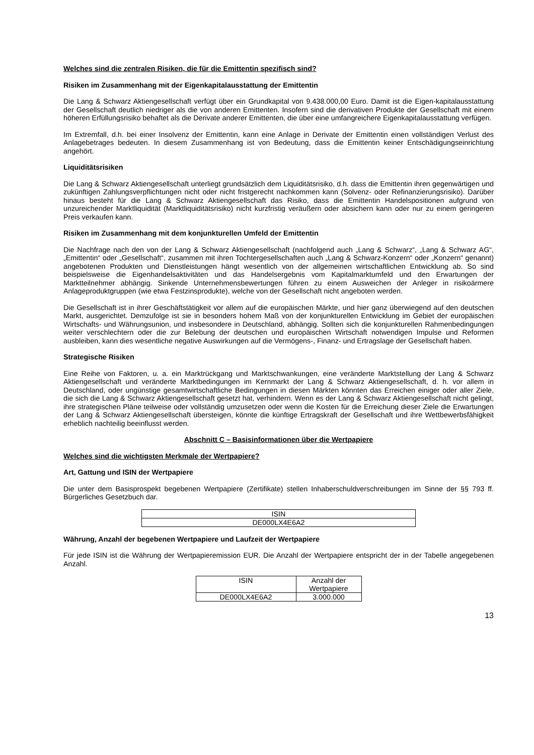Welches sind die zentralen Risiken, die für die Emittentin spezifisch sind?
Risiken im Zusammenhang mit der Eigenkapitalausstattung der Emittentin
Die Lang & Schwarz Aktiengesellschaft verfügt über ein Grundkapital von 9.438.000,00 Euro. Damit ist die Eigen-kapitalausstattung der Gesellschaft deutlich niedriger als die von anderen Emittenten. Insofern sind die derivativen Produkte der Gesellschaft mit einem höheren Erfüllungsrisiko behaftet als die Derivate anderer Emittenten, die über eine umfangreichere Eigenkapitalausstattung verfügen.
Im Extremfall, d.h. bei einer Insolvenz der Emittentin, kann eine Anlage in Derivate der Emittentin einen vollständigen Verlust des Anlagebetrages bedeuten. In diesem Zusammenhang ist von Bedeutung, dass die Emittentin keiner Entschädigungseinrichtung angehört.
Liquiditätsrisiken
Die Lang & Schwarz Aktiengesellschaft unterliegt grundsätzlich dem Liquiditätsrisiko, d.h. dass die Emittentin ihren gegenwärtigen und zukünftigen Zahlungsverpflichtungen nicht oder nicht fristgerecht nachkommen kann (Solvenz- oder Refinanzierungsrisiko). Darüber hinaus besteht für die Lang & Schwarz Aktiengesellschaft das Risiko, dass die Emittentin Handelspositionen aufgrund von unzureichender Marktliquidität (Marktliquiditätsrisiko) nicht kurzfristig veräußern oder absichern kann oder nur zu einem geringeren Preis verkaufen kann.
Risiken im Zusammenhang mit dem konjunkturellen Umfeld der Emittentin
Die Nachfrage nach den von der Lang & Schwarz Aktiengesellschaft (nachfolgend auch „Lang & Schwarz“, „Lang & Schwarz AG“, „Emittentin“ oder „Gesellschaft“, zusammen mit ihren Tochtergesellschaften auch „Lang & Schwarz-Konzern“ oder „Konzern“ genannt) angebotenen Produkten und Dienstleistungen hängt wesentlich von der allgemeinen wirtschaftlichen Entwicklung ab. So sind beispielsweise die Eigenhandelsaktivitäten und das Handelsergebnis vom Kapitalmarktumfeld und den Erwartungen der Marktteilnehmer abhängig. Sinkende Unternehmensbewertungen führen zu einem Ausweichen der Anleger in risikoärmere Anlageproduktgruppen (wie etwa Festzinsprodukte), welche von der Gesellschaft nicht angeboten werden.
Die Gesellschaft ist in ihrer Geschäftstätigkeit vor allem auf die europäischen Märkte, und hier ganz überwiegend auf den deutschen Markt, ausgerichtet. Demzufolge ist sie in besonders hohem Maß von der konjunkturellen Entwicklung im Gebiet der europäischen Wirtschafts- und Währungsunion, und insbesondere in Deutschland, abhängig. Sollten sich die konjunkturellen Rahmenbedingungen weiter verschlechtern oder die zur Belebung der deutschen und europäischen Wirtschaft notwendigen Impulse und Reformen ausbleiben, kann dies wesentliche negative Auswirkungen auf die Vermögens-, Finanz- und Ertragslage der Gesellschaft haben.
Strategische Risiken
Eine Reihe von Faktoren, u. a. ein Marktrückgang und Marktschwankungen, eine veränderte Marktstellung der Lang & Schwarz Aktiengesellschaft und veränderte Marktbedingungen im Kernmarkt der Lang & Schwarz Aktiengesellschaft, d. h. vor allem in Deutschland, oder ungünstige gesamtwirtschaftliche Bedingungen in diesen Märkten könnten das Erreichen einiger oder aller Ziele, die sich die Lang & Schwarz Aktiengesellschaft gesetzt hat, verhindern. Wenn es der Lang & Schwarz Aktiengesellschaft nicht gelingt, ihre strategischen Pläne teilweise oder vollständig umzusetzen oder wenn die Kosten für die Erreichung dieser Ziele die Erwartungen der Lang & Schwarz Aktiengesellschaft übersteigen, könnte die künftige Ertragskraft der Gesellschaft und ihre Wettbewerbsfähigkeit erheblich nachteilig beeinflusst werden.
Abschnitt C – Basisinformationen über die Wertpapiere
Welches sind die wichtigsten Merkmale der Wertpapiere?
Art, Gattung und ISIN der Wertpapiere
Die unter dem Basisprospekt begebenen Wertpapiere (Zertifikate) stellen Inhaberschuldverschreibungen im Sinne der §§ 793 ff. Bürgerliches Gesetzbuch dar.
| ISIN |
| DE000LX4E6A2 |
Währung, Anzahl der begebenen Wertpapiere und Laufzeit der Wertpapiere
Für jede ISIN ist die Währung der Wertpapieremission EUR. Die Anzahl der Wertpapiere entspricht der in der Tabelle angegebenen Anzahl.
| ISIN | Anzahl der Wertpapiere |
| DE000LX4E6A2 | 3.000.000 |
13